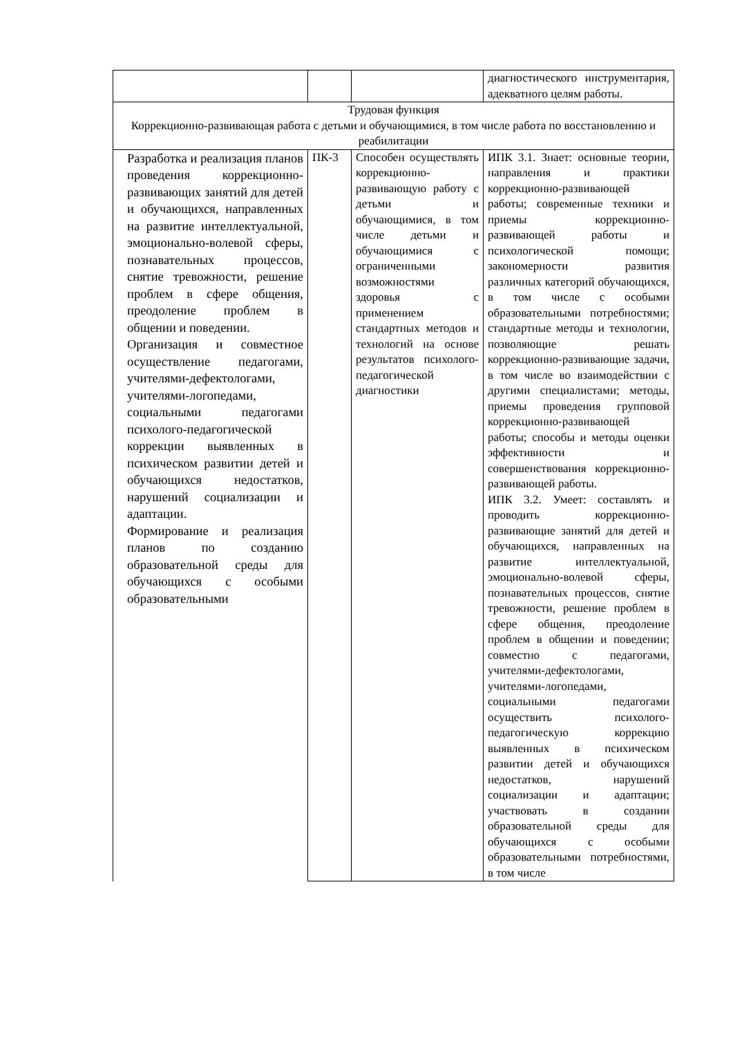| | | | диагностического инструментария, адекватного целям работы. |
| Трудовая функция Коррекционно-развивающая работа с детьми и обучающимися, в том числе работа по восстановлению и реабилитации | | | |
| Разработка и реализация планов проведения коррекционно-развивающих занятий для детей и обучающихся, направленных на развитие интеллектуальной, эмоционально-волевой сферы, познавательных процессов, снятие тревожности, решение проблем в сфере общения, преодоление проблем в общении и поведении. Организация и совместное осуществление педагогами, учителями-дефектологами, учителями-логопедами, социальными педагогами психолого-педагогической коррекции выявленных в психическом развитии детей и обучающихся недостатков, нарушений социализации и адаптации. Формирование и реализация планов по созданию образовательной среды для обучающихся с особыми образовательными | ПК-3 | Способен осуществлять коррекционно-развивающую работу с детьми и обучающимися, в том числе детьми и обучающимися с ограниченными возможностями здоровья с применением стандартных методов и технологий на основе результатов психолого-педагогической диагностики | ИПК 3.1. Знает: основные теории, направления и практики коррекционно-развивающей работы; современные техники и приемы коррекционно- развивающей работы и психологической помощи; закономерности развития различных категорий обучающихся, в том числе с особыми образовательными потребностями; стандартные методы и технологии, позволяющие решать коррекционно-развивающие задачи, в том числе во взаимодействии с другими специалистами; методы, приемы проведения групповой коррекционно-развивающей работы; способы и методы оценки эффективности и совершенствования коррекционно-развивающей работы. ИПК 3.2. Умеет: составлять и проводить коррекционно-развивающие занятий для детей и обучающихся, направленных на развитие интеллектуальной, эмоционально-волевой сферы, познавательных процессов, снятие тревожности, решение проблем в сфере общения, преодоление проблем в общении и поведении; совместно с педагогами, учителями-дефектологами, учителями-логопедами, социальными педагогами осуществить психолого-педагогическую коррекцию выявленных в психическом развитии детей и обучающихся недостатков, нарушений социализации и адаптации; участвовать в создании образовательной среды для обучающихся с особыми образовательными потребностями, в том числе |